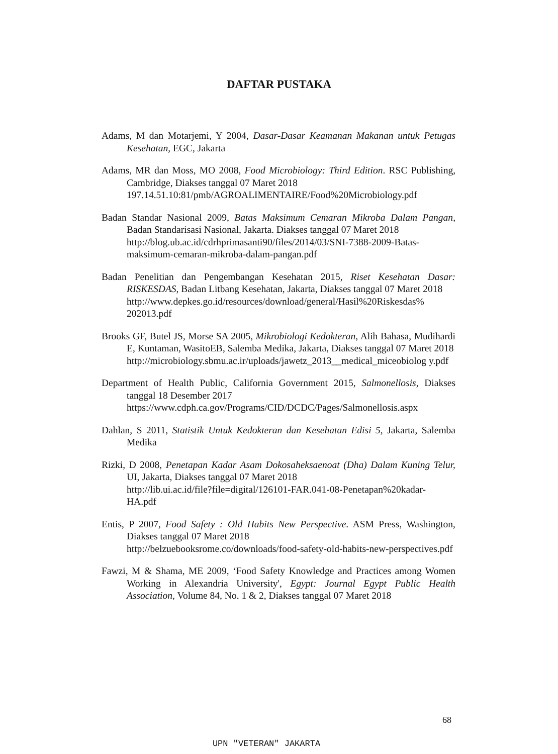DAFTAR PUSTAKA
Adams, M dan Motarjemi, Y 2004, Dasar-Dasar Keamanan Makanan untuk Petugas Kesehatan, EGC, Jakarta
Adams, MR dan Moss, MO 2008, Food Microbiology: Third Edition. RSC Publishing, Cambridge, Diakses tanggal 07 Maret 2018
197.14.51.10:81/pmb/AGROALIMENTAIRE/Food%20Microbiology.pdf
Badan Standar Nasional 2009, Batas Maksimum Cemaran Mikroba Dalam Pangan, Badan Standarisasi Nasional, Jakarta. Diakses tanggal 07 Maret 2018
http://blog.ub.ac.id/cdrhprimasanti90/files/2014/03/SNI-7388-2009-Batas-maksimum-cemaran-mikroba-dalam-pangan.pdf
Badan Penelitian dan Pengembangan Kesehatan 2015, Riset Kesehatan Dasar: RISKESDAS, Badan Litbang Kesehatan, Jakarta, Diakses tanggal 07 Maret 2018
http://www.depkes.go.id/resources/download/general/Hasil%20Riskesdas% 202013.pdf
Brooks GF, Butel JS, Morse SA 2005, Mikrobiologi Kedokteran, Alih Bahasa, Mudihardi E, Kuntaman, WasitoEB, Salemba Medika, Jakarta, Diakses tanggal 07 Maret 2018
http://microbiology.sbmu.ac.ir/uploads/jawetz_2013__medical_miceobiolog y.pdf
Department of Health Public, California Government 2015, Salmonellosis, Diakses tanggal 18 Desember 2017
https://www.cdph.ca.gov/Programs/CID/DCDC/Pages/Salmonellosis.aspx
Dahlan, S 2011, Statistik Untuk Kedokteran dan Kesehatan Edisi 5, Jakarta, Salemba Medika
Rizki, D 2008, Penetapan Kadar Asam Dokosaheksaenoat (Dha) Dalam Kuning Telur, UI, Jakarta, Diakses tanggal 07 Maret 2018
http://lib.ui.ac.id/file?file=digital/126101-FAR.041-08-Penetapan%20kadar-HA.pdf
Entis, P 2007, Food Safety : Old Habits New Perspective. ASM Press, Washington, Diakses tanggal 07 Maret 2018
http://belzuebooksrome.co/downloads/food-safety-old-habits-new-perspectives.pdf
Fawzi, M & Shama, ME 2009, ‘Food Safety Knowledge and Practices among Women Working in Alexandria University', Egypt: Journal Egypt Public Health Association, Volume 84, No. 1 & 2, Diakses tanggal 07 Maret 2018
68
UPN "VETERAN" JAKARTA